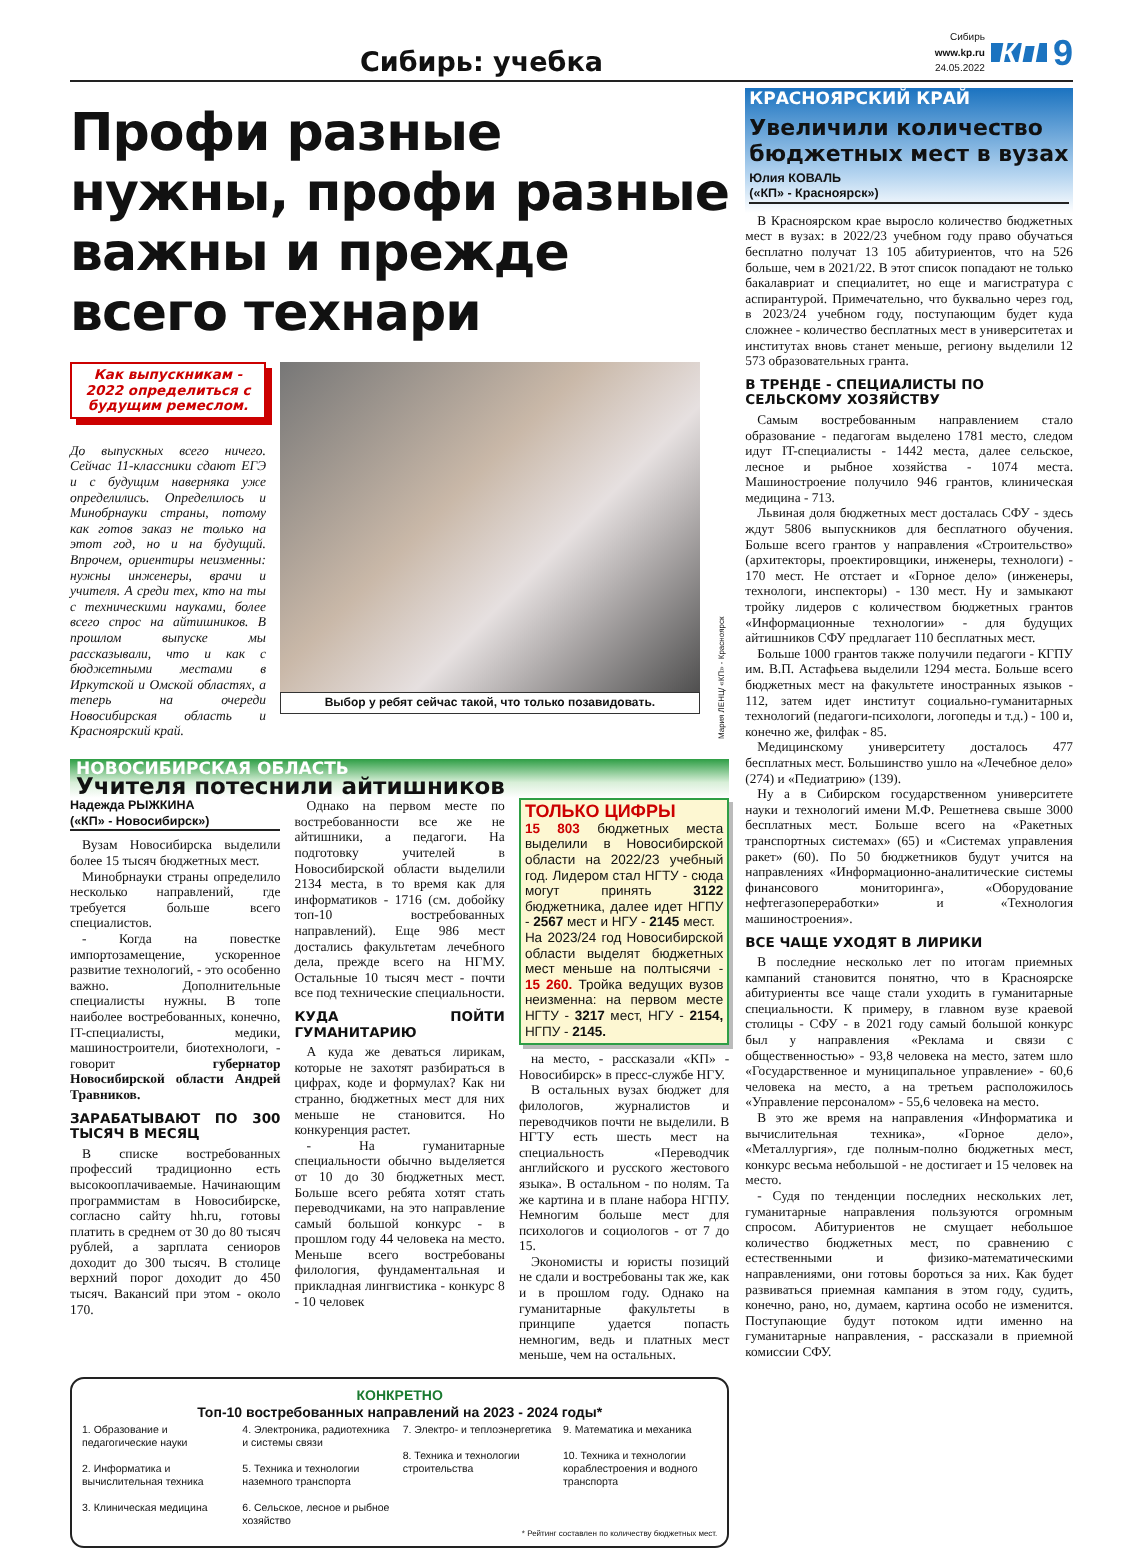Сибирь: учебка
Сибирь
www.kp.ru
24.05.2022
КП 9
Профи разные нужны, профи разные важны и прежде всего технари
Как выпускникам - 2022 определиться с будущим ремеслом.
До выпускных всего ничего. Сейчас 11-классники сдают ЕГЭ и с будущим наверняка уже определились. Определилось и Минобрнауки страны, потому как готов заказ не только на этот год, но и на будущий. Впрочем, ориентиры неизменны: нужны инженеры, врачи и учителя. А среди тех, кто на ты с техническими науками, более всего спрос на айтишников. В прошлом выпуске мы рассказывали, что и как с бюджетными местами в Иркутской и Омской областях, а теперь на очереди Новосибирская область и Красноярский край.
Выбор у ребят сейчас такой, что только позавидовать.
Мария ЛЕНЦ/ «КП» - Красноярск
НОВОСИБИРСКАЯ ОБЛАСТЬ
Учителя потеснили айтишников
Надежда РЫЖКИНА
(«КП» - Новосибирск»)
Вузам Новосибирска выделили более 15 тысяч бюджетных мест.
Минобрнауки страны определило несколько направлений, где требуется больше всего специалистов.
- Когда на повестке импортозамещение, ускоренное развитие технологий, - это особенно важно. Дополнительные специалисты нужны. В топе наиболее востребованных, конечно, IT-специалисты, медики, машиностроители, биотехнологи, - говорит губернатор Новосибирской области Андрей Травников.
ЗАРАБАТЫВАЮТ ПО 300 ТЫСЯЧ В МЕСЯЦ
В списке востребованных профессий традиционно есть высокооплачиваемые. Начинающим программистам в Новосибирске, согласно сайту hh.ru, готовы платить в среднем от 30 до 80 тысяч рублей, а зарплата сениоров доходит до 300 тысяч. В столице верхний порог доходит до 450 тысяч. Вакансий при этом - около 170.
Однако на первом месте по востребованности все же не айтишники, а педагоги. На подготовку учителей в Новосибирской области выделили 2134 места, в то время как для информатиков - 1716 (см. добойку топ-10 востребованных направлений). Еще 986 мест достались факультетам лечебного дела, прежде всего на НГМУ. Остальные 10 тысяч мест - почти все под технические специальности.
КУДА ПОЙТИ ГУМАНИТАРИЮ
А куда же деваться лирикам, которые не захотят разбираться в цифрах, коде и формулах? Как ни странно, бюджетных мест для них меньше не становится. Но конкуренция растет.
- На гуманитарные специальности обычно выделяется от 10 до 30 бюджетных мест. Больше всего ребята хотят стать переводчиками, на это направление самый большой конкурс - в прошлом году 44 человека на место. Меньше всего востребованы филология, фундаментальная и прикладная лингвистика - конкурс 8 - 10 человек
ТОЛЬКО ЦИФРЫ
15 803 бюджетных места выделили в Новосибирской области на 2022/23 учебный год. Лидером стал НГТУ - сюда могут принять 3122 бюджетника, далее идет НГПУ - 2567 мест и НГУ - 2145 мест.
На 2023/24 год Новосибирской области выделят бюджетных мест меньше на полтысячи - 15 260. Тройка ведущих вузов неизменна: на первом месте НГТУ - 3217 мест, НГУ - 2154, НГПУ - 2145.
на место, - рассказали «КП» - Новосибирск» в пресс-службе НГУ.
В остальных вузах бюджет для филологов, журналистов и переводчиков почти не выделили. В НГТУ есть шесть мест на специальность «Переводчик английского и русского жестового языка». В остальном - по нолям. Та же картина и в плане набора НГПУ. Немногим больше мест для психологов и социологов - от 7 до 15.
Экономисты и юристы позиций не сдали и востребованы так же, как и в прошлом году. Однако на гуманитарные факультеты в принципе удается попасть немногим, ведь и платных мест меньше, чем на остальных.
КОНКРЕТНО
Топ-10 востребованных направлений на 2023 - 2024 годы*
1. Образование и педагогические науки
2. Информатика и вычислительная техника
3. Клиническая медицина
4. Электроника, радиотехника и системы связи
5. Техника и технологии наземного транспорта
6. Сельское, лесное и рыбное хозяйство
7. Электро- и теплоэнергетика
8. Техника и технологии строительства
9. Математика и механика
10. Техника и технологии кораблестроения и водного транспорта
* Рейтинг составлен по количеству бюджетных мест.
КРАСНОЯРСКИЙ КРАЙ
Увеличили количество бюджетных мест в вузах
Юлия КОВАЛЬ
(«КП» - Красноярск»)
В Красноярском крае выросло количество бюджетных мест в вузах: в 2022/23 учебном году право обучаться бесплатно получат 13 105 абитуриентов, что на 526 больше, чем в 2021/22. В этот список попадают не только бакалавриат и специалитет, но еще и магистратура с аспирантурой. Примечательно, что буквально через год, в 2023/24 учебном году, поступающим будет куда сложнее - количество бесплатных мест в университетах и институтах вновь станет меньше, региону выделили 12 573 образовательных гранта.
В ТРЕНДЕ - СПЕЦИАЛИСТЫ ПО СЕЛЬСКОМУ ХОЗЯЙСТВУ
Самым востребованным направлением стало образование - педагогам выделено 1781 место, следом идут IT-специалисты - 1442 места, далее сельское, лесное и рыбное хозяйства - 1074 места. Машиностроение получило 946 грантов, клиническая медицина - 713.
Львиная доля бюджетных мест досталась СФУ - здесь ждут 5806 выпускников для бесплатного обучения. Больше всего грантов у направления «Строительство» (архитекторы, проектировщики, инженеры, технологи) - 170 мест. Не отстает и «Горное дело» (инженеры, технологи, инспекторы) - 130 мест. Ну и замыкают тройку лидеров с количеством бюджетных грантов «Информационные технологии» - для будущих айтишников СФУ предлагает 110 бесплатных мест.
Больше 1000 грантов также получили педагоги - КГПУ им. В.П. Астафьева выделили 1294 места. Больше всего бюджетных мест на факультете иностранных языков - 112, затем идет институт социально-гуманитарных технологий (педагоги-психологи, логопеды и т.д.) - 100 и, конечно же, филфак - 85.
Медицинскому университету досталось 477 бесплатных мест. Большинство ушло на «Лечебное дело» (274) и «Педиатрию» (139).
Ну а в Сибирском государственном университете науки и технологий имени М.Ф. Решетнева свыше 3000 бесплатных мест. Больше всего на «Ракетных транспортных системах» (65) и «Системах управления ракет» (60). По 50 бюджетников будут учится на направлениях «Информационно-аналитические системы финансового мониторинга», «Оборудование нефтегазопереработки» и «Технология машиностроения».
ВСЕ ЧАЩЕ УХОДЯТ В ЛИРИКИ
В последние несколько лет по итогам приемных кампаний становится понятно, что в Красноярске абитуриенты все чаще стали уходить в гуманитарные специальности. К примеру, в главном вузе краевой столицы - СФУ - в 2021 году самый большой конкурс был у направления «Реклама и связи с общественностью» - 93,8 человека на место, затем шло «Государственное и муниципальное управление» - 60,6 человека на место, а на третьем расположилось «Управление персоналом» - 55,6 человека на место.
В это же время на направления «Информатика и вычислительная техника», «Горное дело», «Металлургия», где полным-полно бюджетных мест, конкурс весьма небольшой - не достигает и 15 человек на место.
- Судя по тенденции последних нескольких лет, гуманитарные направления пользуются огромным спросом. Абитуриентов не смущает небольшое количество бюджетных мест, по сравнению с естественными и физико-математическими направлениями, они готовы бороться за них. Как будет развиваться приемная кампания в этом году, судить, конечно, рано, но, думаем, картина особо не изменится. Поступающие будут потоком идти именно на гуманитарные направления, - рассказали в приемной комиссии СФУ.